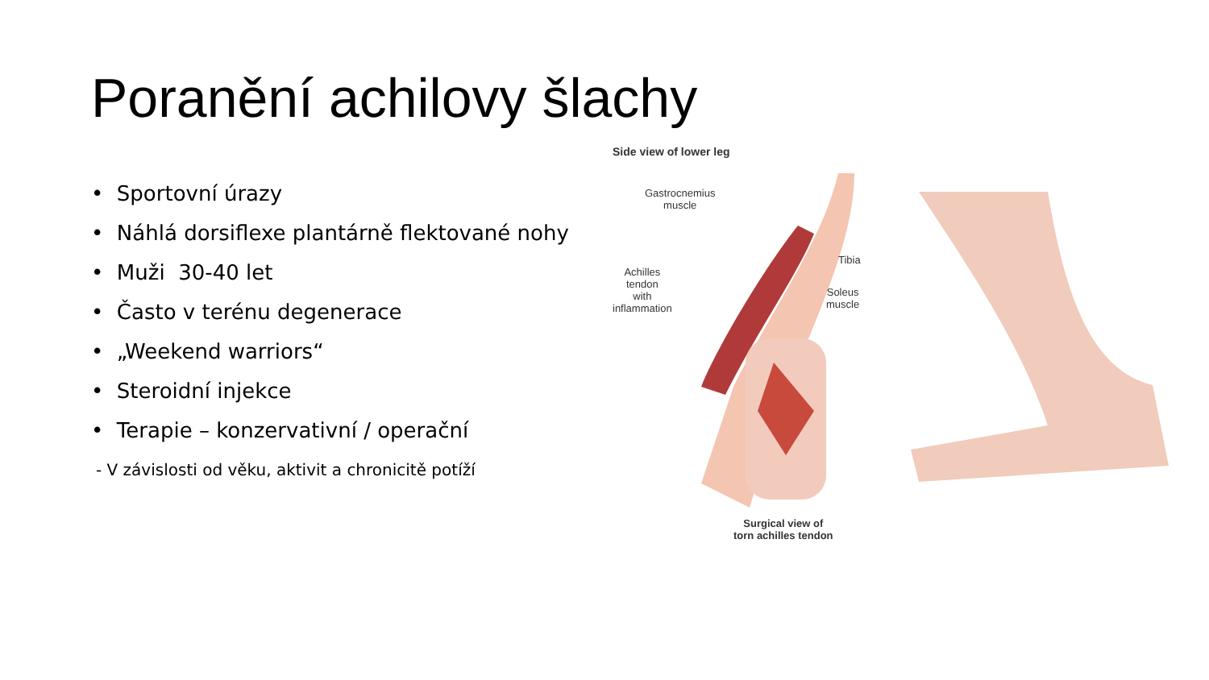Poranění achilovy šlachy
• Sportovní úrazy
• Náhlá dorsiflexe plantárně flektované nohy
• Muži 30-40 let
• Často v terénu degenerace
• „Weekend warriors“
• Steroidní injekce
• Terapie – konzervativní / operační
- V závislosti od věku, aktivit a chronicitě potíží
Side view of lower leg
Gastrocnemius
muscle
Tibia
Achilles
tendon
with
inflammation
Soleus
muscle
Surgical view of
torn achilles tendon